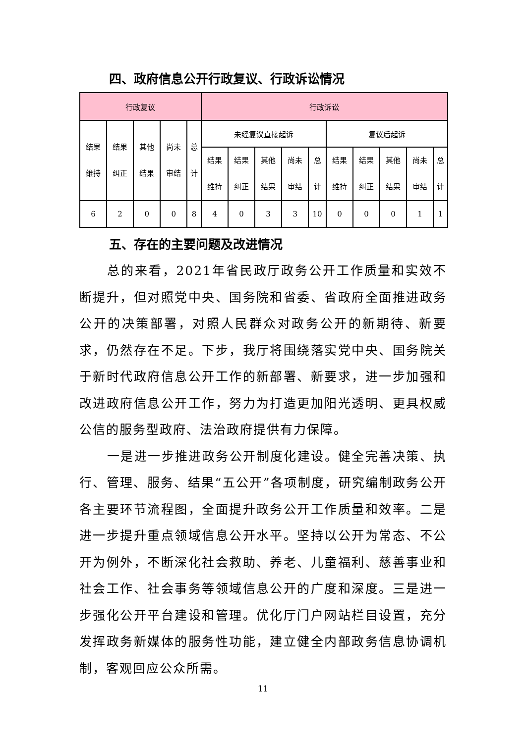四、政府信息公开行政复议、行政诉讼情况
| 行政复议 | | | | | 行政诉讼 | | | | | | | | | |
| --- | --- | --- | --- | --- | --- | --- | --- | --- | --- | --- | --- | --- | --- | --- |
| 结果 维持 | 结果 纠正 | 其他 结果 | 尚未 审结 | 总 计 | 未经复议直接起诉 | | | | | 复议后起诉 | | | | |
| | | | | | 结果 维持 | 结果 纠正 | 其他 结果 | 尚未 审结 | 总 计 | 结果 维持 | 结果 纠正 | 其他 结果 | 尚未 审结 | 总 计 |
| 6 | 2 | 0 | 0 | 8 | 4 | 0 | 3 | 3 | 10 | 0 | 0 | 0 | 1 | 1 |
五、存在的主要问题及改进情况
总的来看，2021年省民政厅政务公开工作质量和实效不断提升，但对照党中央、国务院和省委、省政府全面推进政务公开的决策部署，对照人民群众对政务公开的新期待、新要求，仍然存在不足。下步，我厅将围绕落实党中央、国务院关于新时代政府信息公开工作的新部署、新要求，进一步加强和改进政府信息公开工作，努力为打造更加阳光透明、更具权威公信的服务型政府、法治政府提供有力保障。
一是进一步推进政务公开制度化建设。健全完善决策、执行、管理、服务、结果“五公开”各项制度，研究编制政务公开各主要环节流程图，全面提升政务公开工作质量和效率。二是进一步提升重点领域信息公开水平。坚持以公开为常态、不公开为例外，不断深化社会救助、养老、儿童福利、慈善事业和社会工作、社会事务等领域信息公开的广度和深度。三是进一步强化公开平台建设和管理。优化厅门户网站栏目设置，充分发挥政务新媒体的服务性功能，建立健全内部政务信息协调机制，客观回应公众所需。
11